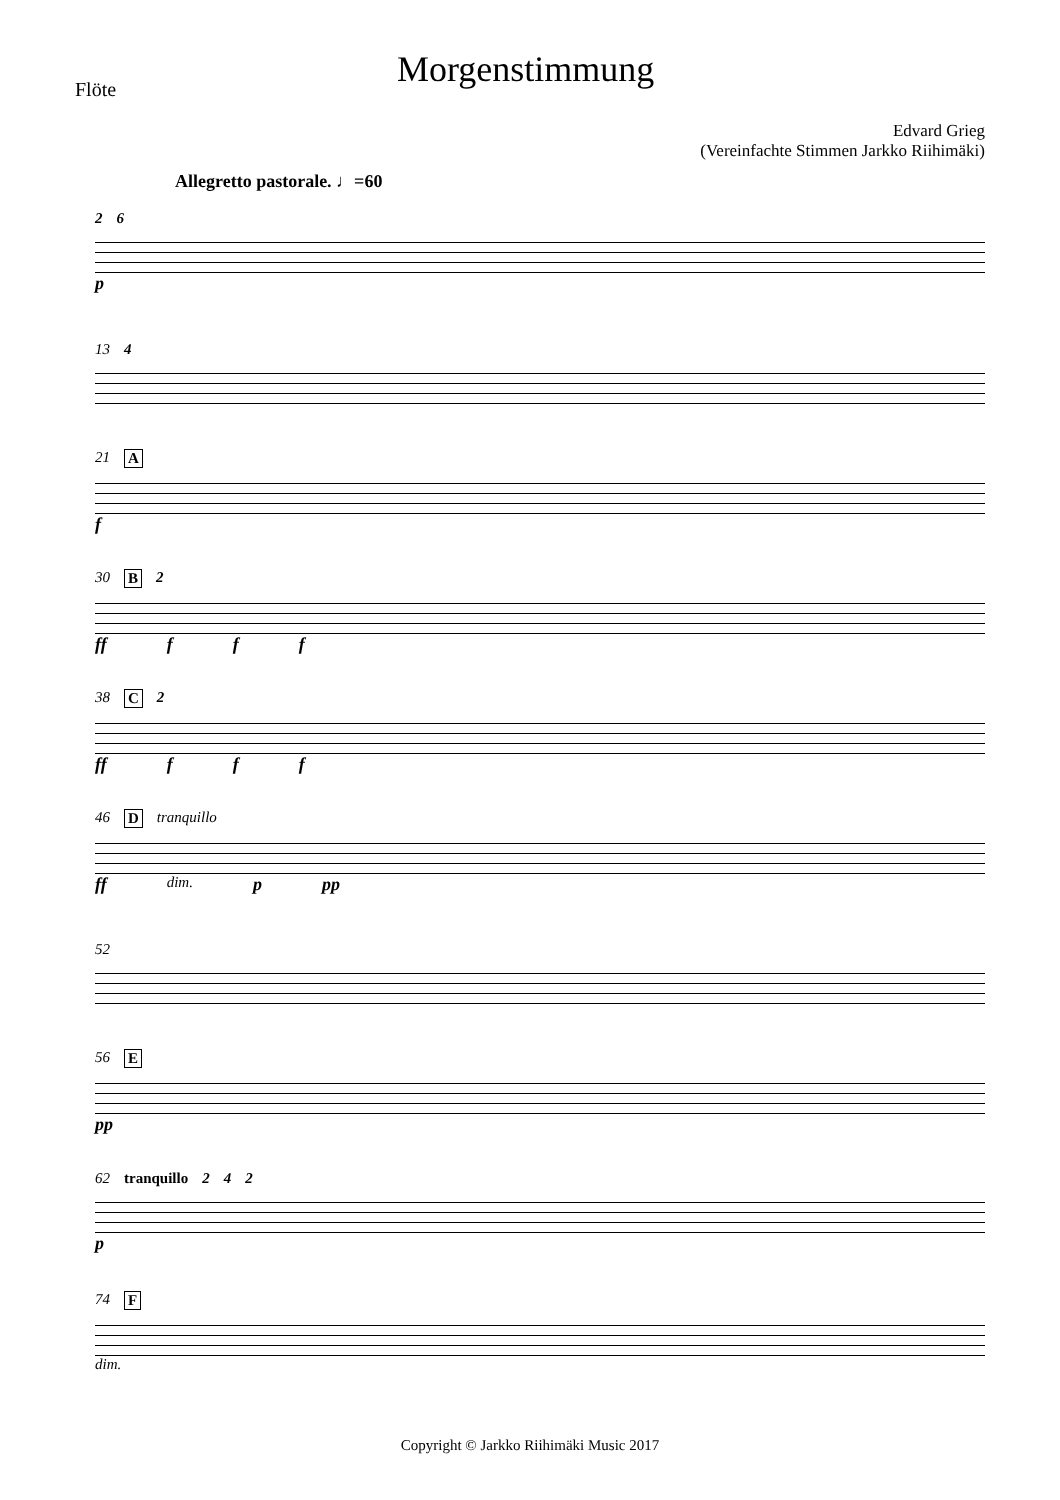Flöte
Morgenstimmung
Edvard Grieg
(Vereinfachte Stimmen Jarkko Riihimäki)
Allegretto pastorale. ♩=60
2 6
p
13 4
21 A
f
30 B 2
ff f f f
38 C 2
ff f f f
46 D tranquillo
ff dim. p pp
52
56 E
pp
62 tranquillo 2 4 2
p
74 F
dim.
Copyright © Jarkko Riihimäki Music 2017